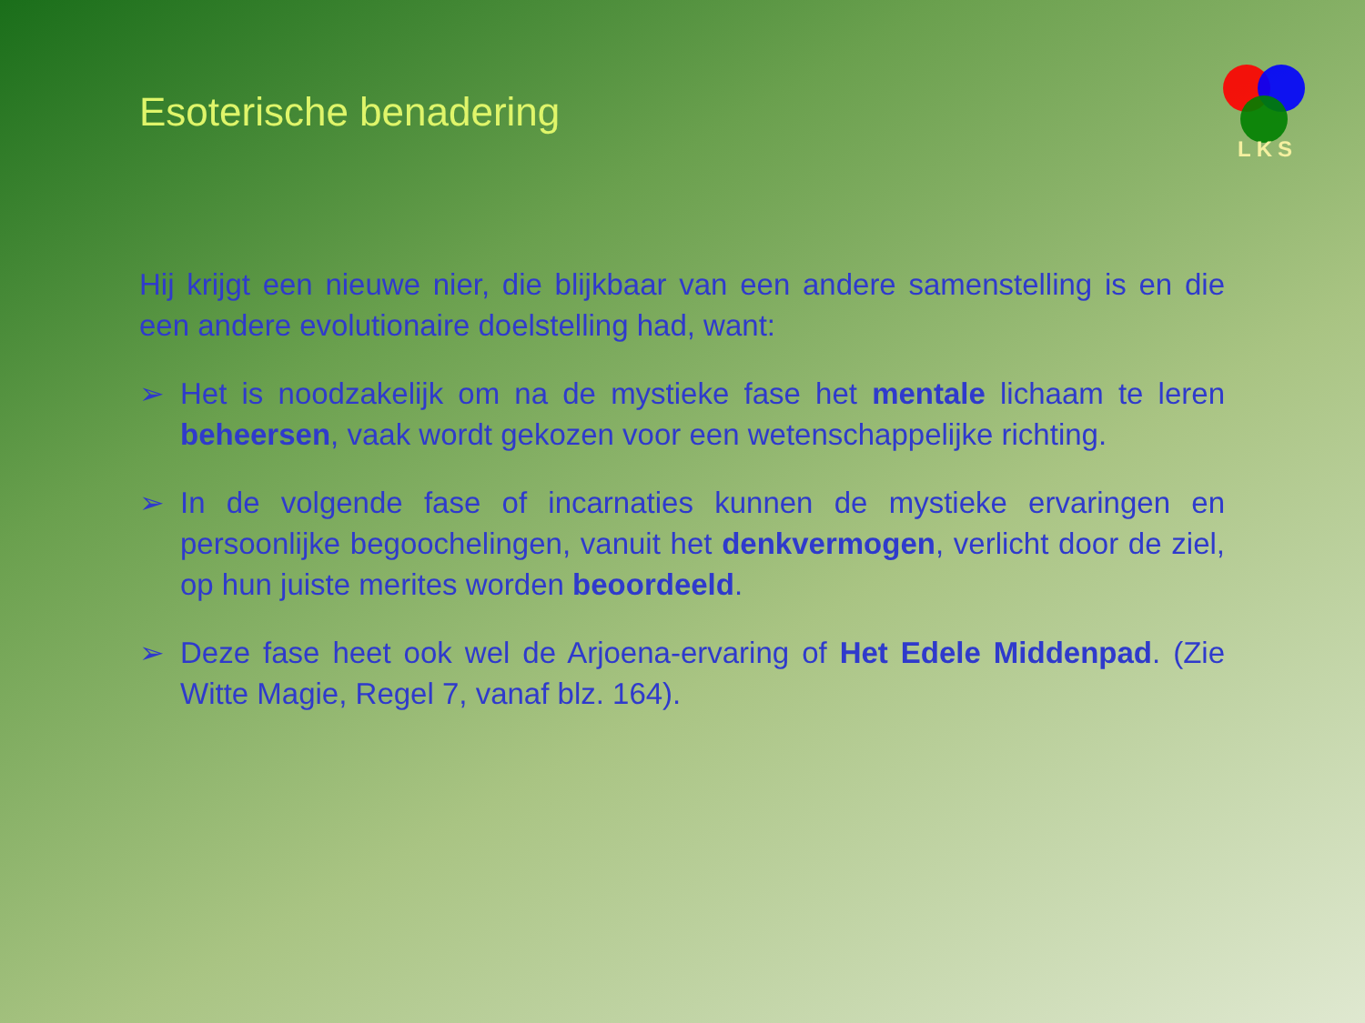LKS
Esoterische benadering
Hij krijgt een nieuwe nier, die blijkbaar van een andere samenstelling is en die een andere evolutionaire doelstelling had, want:
➢ Het is noodzakelijk om na de mystieke fase het mentale lichaam te leren beheersen, vaak wordt gekozen voor een wetenschappelijke richting.
➢ In de volgende fase of incarnaties kunnen de mystieke ervaringen en persoonlijke begoochelingen, vanuit het denkvermogen, verlicht door de ziel, op hun juiste merites worden beoordeeld.
➢ Deze fase heet ook wel de Arjoena-ervaring of Het Edele Middenpad. (Zie Witte Magie, Regel 7, vanaf blz. 164).